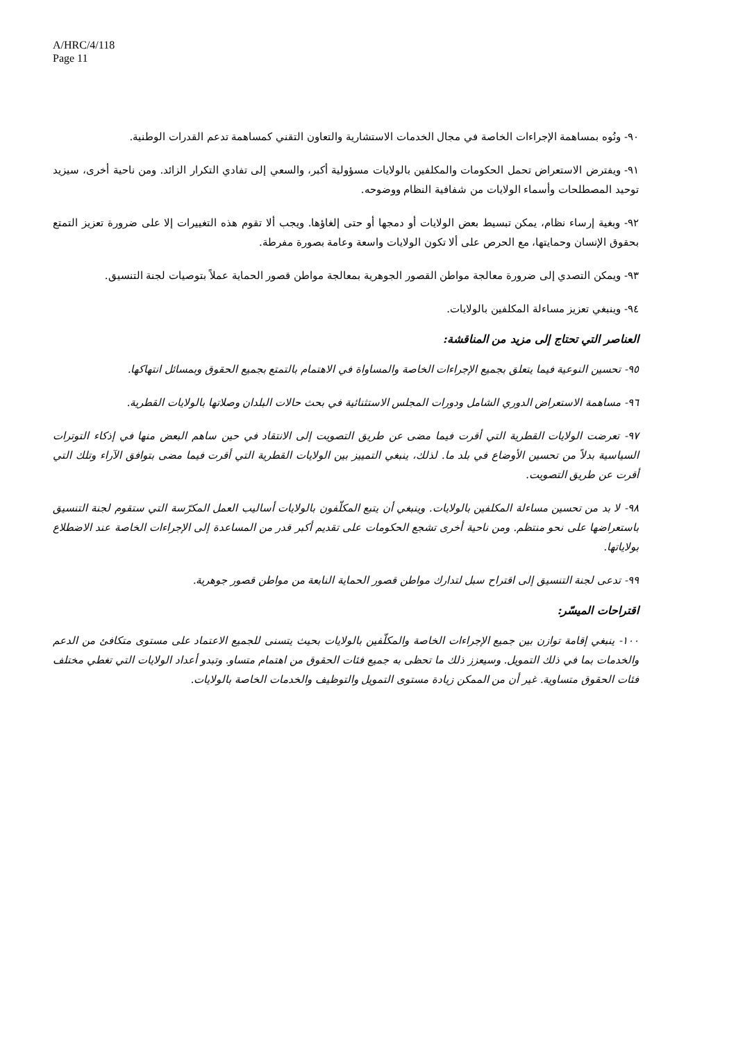A/HRC/4/118
Page 11
٩٠- ونُوه بمساهمة الإجراءات الخاصة في مجال الخدمات الاستشارية والتعاون التقني كمساهمة تدعم القدرات الوطنية.
٩١- ويفترض الاستعراض تحمل الحكومات والمكلفين بالولايات مسؤولية أكبر، والسعي إلى تفادي التكرار الزائد. ومن ناحية أخرى، سيزيد توحيد المصطلحات وأسماء الولايات من شفافية النظام ووضوحه.
٩٢- وبغية إرساء نظام، يمكن تبسيط بعض الولايات أو دمجها أو حتى إلغاؤها. ويجب ألا تقوم هذه التغييرات إلا على ضرورة تعزيز التمتع بحقوق الإنسان وحمايتها، مع الحرص على ألا تكون الولايات واسعة وعامة بصورة مفرطة.
٩٣- ويمكن التصدي إلى ضرورة معالجة مواطن القصور الجوهرية بمعالجة مواطن قصور الحماية عملاً بتوصيات لجنة التنسيق.
٩٤- وينبغي تعزيز مساءلة المكلفين بالولايات.
العناصر التي تحتاج إلى مزيد من المناقشة:
٩٥- تحسين النوعية فيما يتعلق بجميع الإجراءات الخاصة والمساواة في الاهتمام بالتمتع بجميع الحقوق وبمسائل انتهاكها.
٩٦- مساهمة الاستعراض الدوري الشامل ودورات المجلس الاستثنائية في بحث حالات البلدان وصلاتها بالولايات القطرية.
٩٧- تعرضت الولايات القطرية التي أقرت فيما مضى عن طريق التصويت إلى الانتقاد في حين ساهم البعض منها في إذكاء التوترات السياسية بدلاً من تحسين الأوضاع في بلد ما. لذلك، ينبغي التمييز بين الولايات القطرية التي أقرت فيما مضى بتوافق الآراء وتلك التي أقرت عن طريق التصويت.
٩٨- لا بد من تحسين مساءلة المكلفين بالولايات. وينبغي أن يتبع المكلّفون بالولايات أساليب العمل المكرّسة التي ستقوم لجنة التنسيق باستعراضها على نحو منتظم. ومن ناحية أخرى تشجع الحكومات على تقديم أكبر قدر من المساعدة إلى الإجراءات الخاصة عند الاضطلاع بولاياتها.
٩٩- تدعى لجنة التنسيق إلى اقتراح سبل لتدارك مواطن قصور الحماية النابعة من مواطن قصور جوهرية.
اقتراحات الميسّر:
١٠٠- ينبغي إقامة توازن بين جميع الإجراءات الخاصة والمكلّفين بالولايات بحيث يتسنى للجميع الاعتماد على مستوى متكافئ من الدعم والخدمات بما في ذلك التمويل. وسيعزز ذلك ما تحظى به جميع فئات الحقوق من اهتمام متساو. وتبدو أعداد الولايات التي تغطي مختلف فئات الحقوق متساوية. غير أن من الممكن زيادة مستوى التمويل والتوظيف والخدمات الخاصة بالولايات.